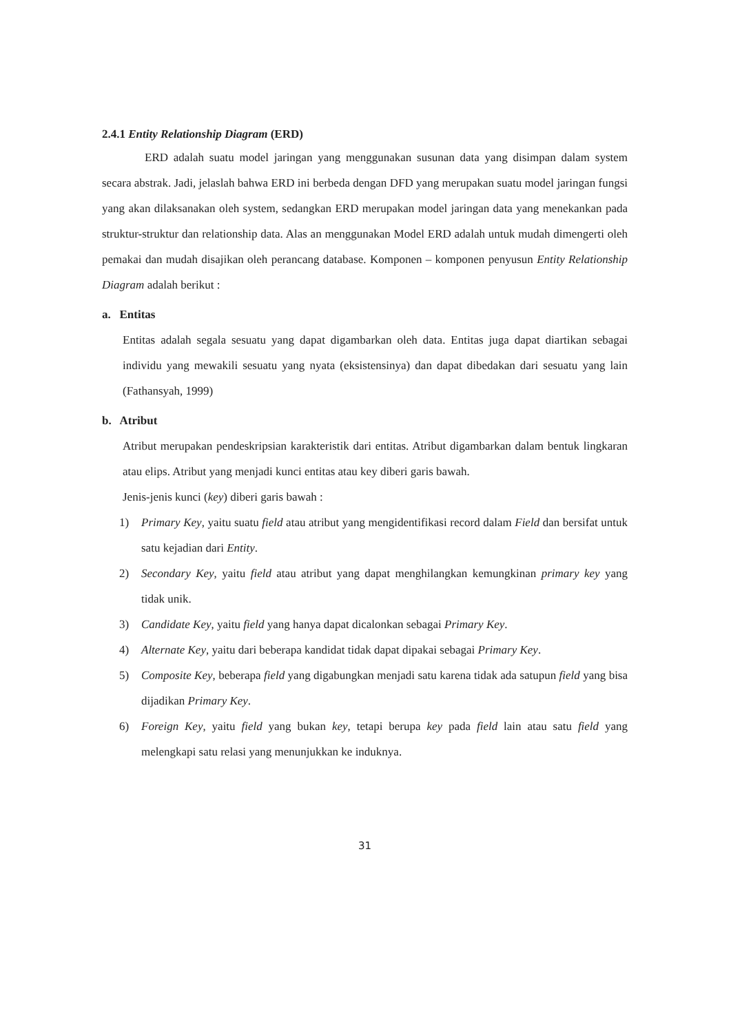2.4.1 Entity Relationship Diagram (ERD)
ERD adalah suatu model jaringan yang menggunakan susunan data yang disimpan dalam system secara abstrak. Jadi, jelaslah bahwa ERD ini berbeda dengan DFD yang merupakan suatu model jaringan fungsi yang akan dilaksanakan oleh system, sedangkan ERD merupakan model jaringan data yang menekankan pada struktur-struktur dan relationship data. Alas an menggunakan Model ERD adalah untuk mudah dimengerti oleh pemakai dan mudah disajikan oleh perancang database. Komponen – komponen penyusun Entity Relationship Diagram adalah berikut :
a. Entitas
Entitas adalah segala sesuatu yang dapat digambarkan oleh data. Entitas juga dapat diartikan sebagai individu yang mewakili sesuatu yang nyata (eksistensinya) dan dapat dibedakan dari sesuatu yang lain (Fathansyah, 1999)
b. Atribut
Atribut merupakan pendeskripsian karakteristik dari entitas. Atribut digambarkan dalam bentuk lingkaran atau elips. Atribut yang menjadi kunci entitas atau key diberi garis bawah.
Jenis-jenis kunci (key) diberi garis bawah :
1) Primary Key, yaitu suatu field atau atribut yang mengidentifikasi record dalam Field dan bersifat untuk satu kejadian dari Entity.
2) Secondary Key, yaitu field atau atribut yang dapat menghilangkan kemungkinan primary key yang tidak unik.
3) Candidate Key, yaitu field yang hanya dapat dicalonkan sebagai Primary Key.
4) Alternate Key, yaitu dari beberapa kandidat tidak dapat dipakai sebagai Primary Key.
5) Composite Key, beberapa field yang digabungkan menjadi satu karena tidak ada satupun field yang bisa dijadikan Primary Key.
6) Foreign Key, yaitu field yang bukan key, tetapi berupa key pada field lain atau satu field yang melengkapi satu relasi yang menunjukkan ke induknya.
31